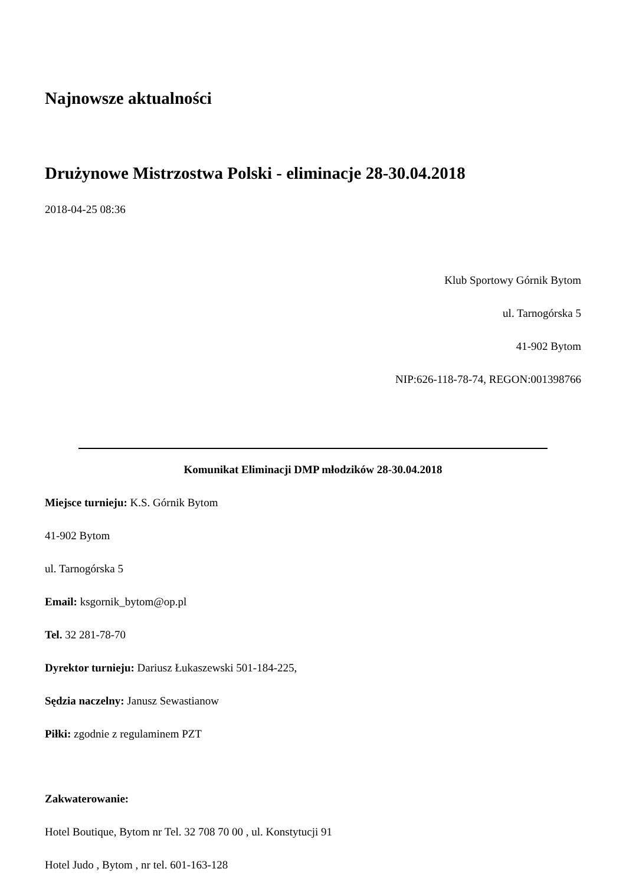Najnowsze aktualności
Drużynowe Mistrzostwa Polski - eliminacje 28-30.04.2018
2018-04-25 08:36
Klub Sportowy Górnik Bytom
ul. Tarnogórska 5
41-902 Bytom
NIP:626-118-78-74, REGON:001398766
Komunikat Eliminacji DMP młodzików 28-30.04.2018
Miejsce turnieju: K.S. Górnik Bytom
41-902 Bytom
ul. Tarnogórska 5
Email: ksgornik_bytom@op.pl
Tel. 32 281-78-70
Dyrektor turnieju: Dariusz Łukaszewski 501-184-225,
Sędzia naczelny: Janusz Sewastianow
Piłki: zgodnie z regulaminem PZT
Zakwaterowanie:
Hotel Boutique, Bytom nr Tel. 32 708 70 00 , ul. Konstytucji 91
Hotel Judo , Bytom , nr tel. 601-163-128